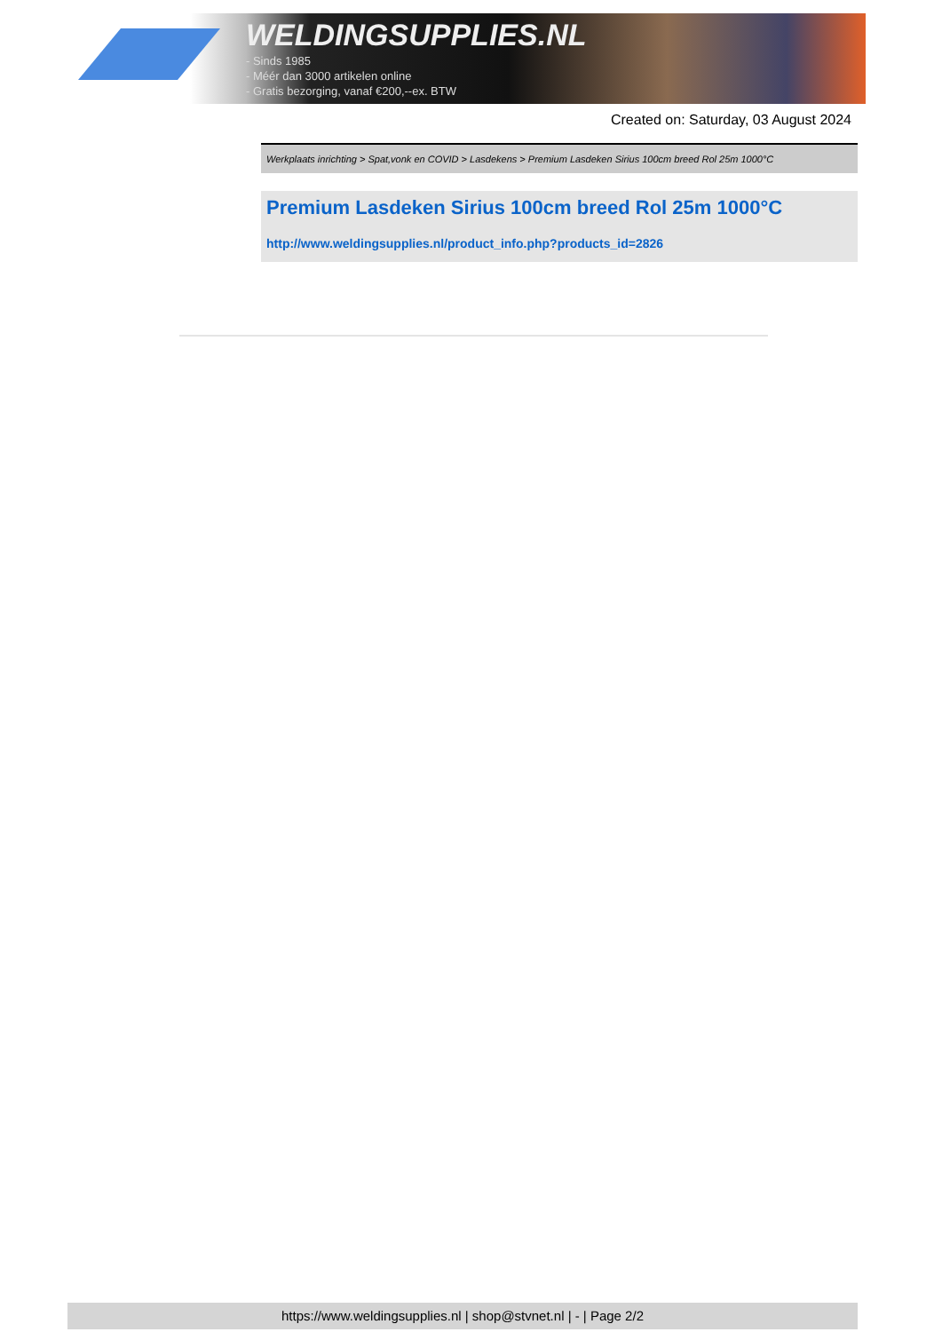WELDINGSUPPLIES.NL
- Sinds 1985
- Méér dan 3000 artikelen online
- Gratis bezorging, vanaf €200,--ex. BTW
Created on: Saturday, 03 August 2024
Werkplaats inrichting > Spat,vonk en COVID > Lasdekens > Premium Lasdeken Sirius 100cm breed Rol 25m 1000°C
Premium Lasdeken Sirius 100cm breed Rol 25m 1000°C
http://www.weldingsupplies.nl/product_info.php?products_id=2826
https://www.weldingsupplies.nl | shop@stvnet.nl | - | Page 2/2